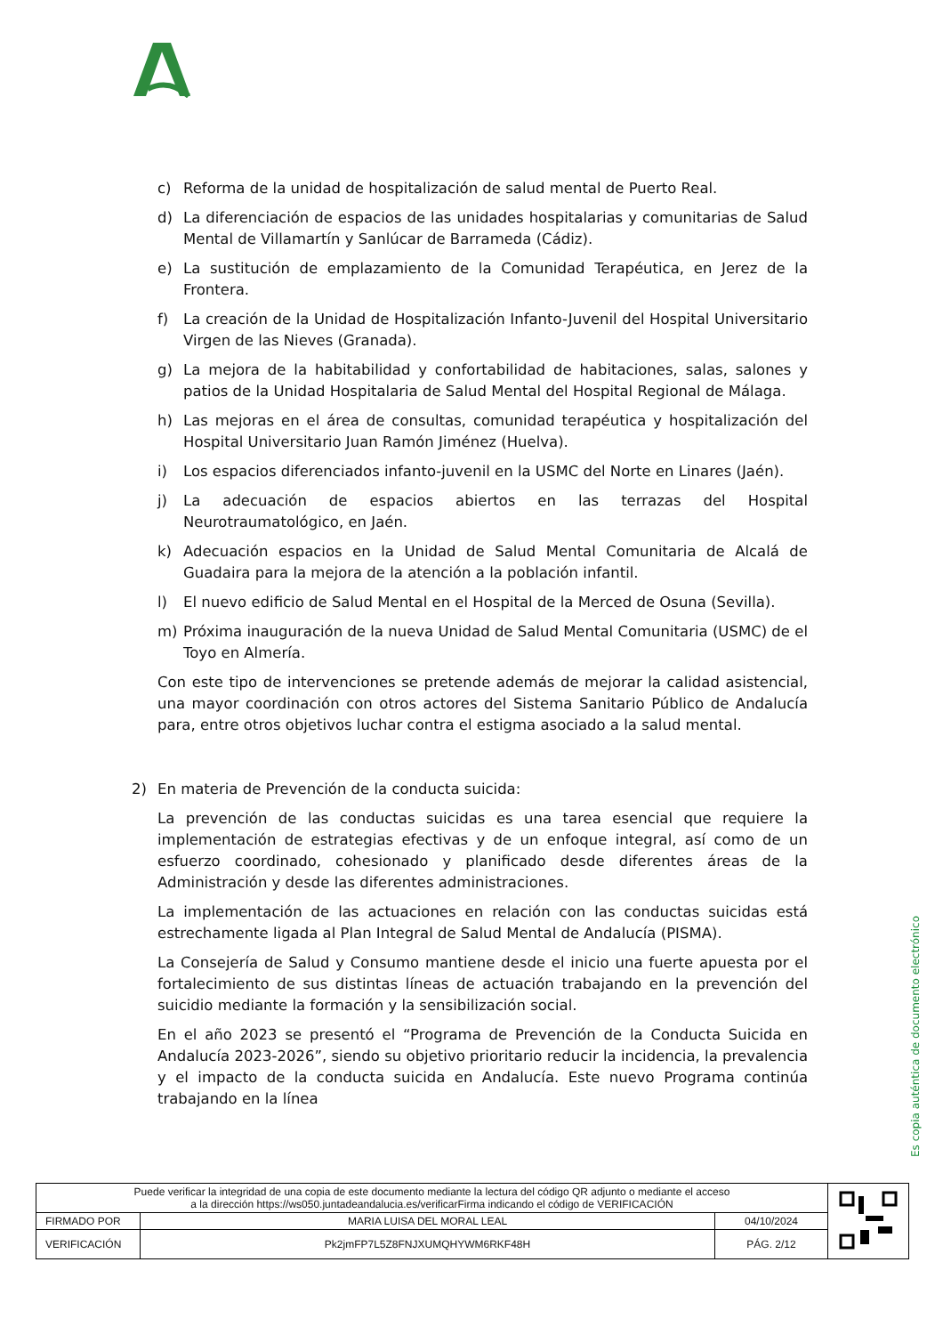c) Reforma de la unidad de hospitalización de salud mental de Puerto Real.
d) La diferenciación de espacios de las unidades hospitalarias y comunitarias de Salud Mental de Villamartín y Sanlúcar de Barrameda (Cádiz).
e) La sustitución de emplazamiento de la Comunidad Terapéutica, en Jerez de la Frontera.
f) La creación de la Unidad de Hospitalización Infanto-Juvenil del Hospital Universitario Virgen de las Nieves (Granada).
g) La mejora de la habitabilidad y confortabilidad de habitaciones, salas, salones y patios de la Unidad Hospitalaria de Salud Mental del Hospital Regional de Málaga.
h) Las mejoras en el área de consultas, comunidad terapéutica y hospitalización del Hospital Universitario Juan Ramón Jiménez (Huelva).
i) Los espacios diferenciados infanto-juvenil en la USMC del Norte en Linares (Jaén).
j) La adecuación de espacios abiertos en las terrazas del Hospital Neurotraumatológico, en Jaén.
k) Adecuación espacios en la Unidad de Salud Mental Comunitaria de Alcalá de Guadaira para la mejora de la atención a la población infantil.
l) El nuevo edificio de Salud Mental en el Hospital de la Merced de Osuna (Sevilla).
m) Próxima inauguración de la nueva Unidad de Salud Mental Comunitaria (USMC) de el Toyo en Almería.
Con este tipo de intervenciones se pretende además de mejorar la calidad asistencial, una mayor coordinación con otros actores del Sistema Sanitario Público de Andalucía para, entre otros objetivos luchar contra el estigma asociado a la salud mental.
2) En materia de Prevención de la conducta suicida:
La prevención de las conductas suicidas es una tarea esencial que requiere la implementación de estrategias efectivas y de un enfoque integral, así como de un esfuerzo coordinado, cohesionado y planificado desde diferentes áreas de la Administración y desde las diferentes administraciones.
La implementación de las actuaciones en relación con las conductas suicidas está estrechamente ligada al Plan Integral de Salud Mental de Andalucía (PISMA).
La Consejería de Salud y Consumo mantiene desde el inicio una fuerte apuesta por el fortalecimiento de sus distintas líneas de actuación trabajando en la prevención del suicidio mediante la formación y la sensibilización social.
En el año 2023 se presentó el “Programa de Prevención de la Conducta Suicida en Andalucía 2023-2026”, siendo su objetivo prioritario reducir la incidencia, la prevalencia y el impacto de la conducta suicida en Andalucía. Este nuevo Programa continúa trabajando en la línea
Es copia auténtica de documento electrónico
| Puede verificar la integridad de una copia de este documento mediante la lectura del código QR adjunto o mediante el acceso a la dirección https://ws050.juntadeandalucia.es/verificarFirma indicando el código de VERIFICACIÓN | | | |
| FIRMADO POR | MARIA LUISA DEL MORAL LEAL | 04/10/2024 | |
| VERIFICACIÓN | Pk2jmFP7L5Z8FNJXUMQHYWM6RKF48H | PÁG. 2/12 | |